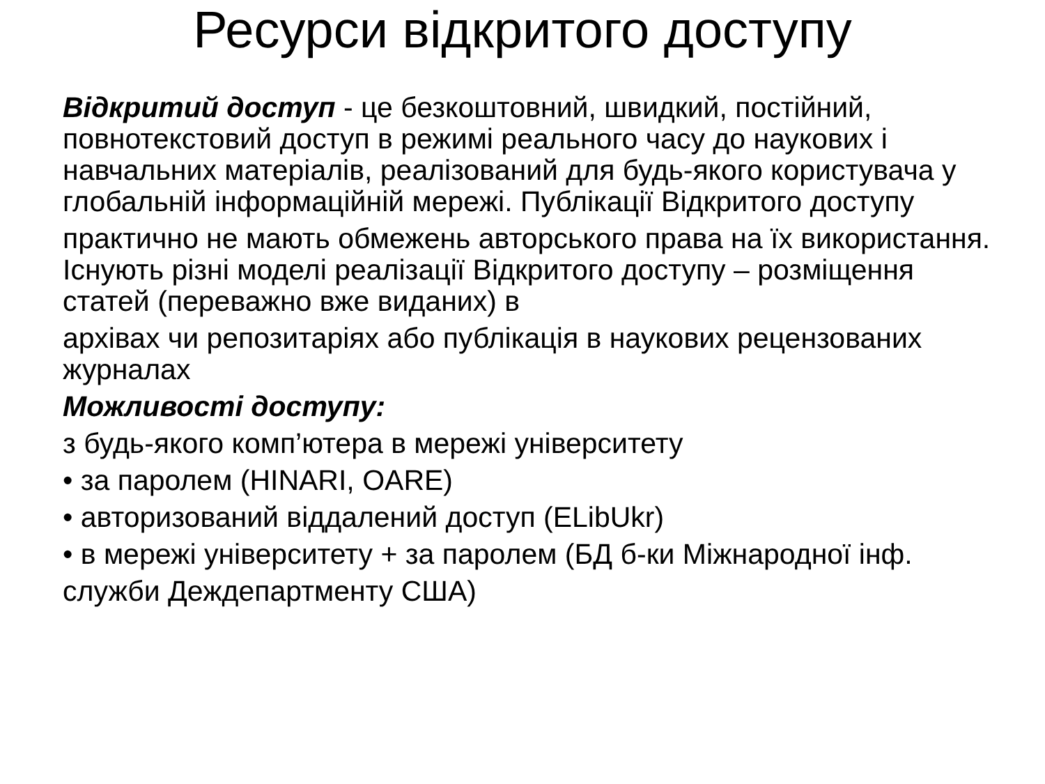Ресурси відкритого доступу
Відкритий доступ - це безкоштовний, швидкий, постійний, повнотекстовий доступ в режимі реального часу до наукових і навчальних матеріалів, реалізований для будь-якого користувача у глобальній інформаційній мережі. Публікації Відкритого доступу
практично не мають обмежень авторського права на їх використання. Існують різні моделі реалізації Відкритого доступу – розміщення статей (переважно вже виданих) в
архівах чи репозитаріях або публікація в наукових рецензованих журналах
Можливості доступу:
з будь-якого комп’ютера в мережі університету
• за паролем (HINARI, OARE)
• авторизований віддалений доступ (ELibUkr)
• в мережі університету + за паролем (БД б-ки Міжнародної інф.
служби Деждепартменту США)